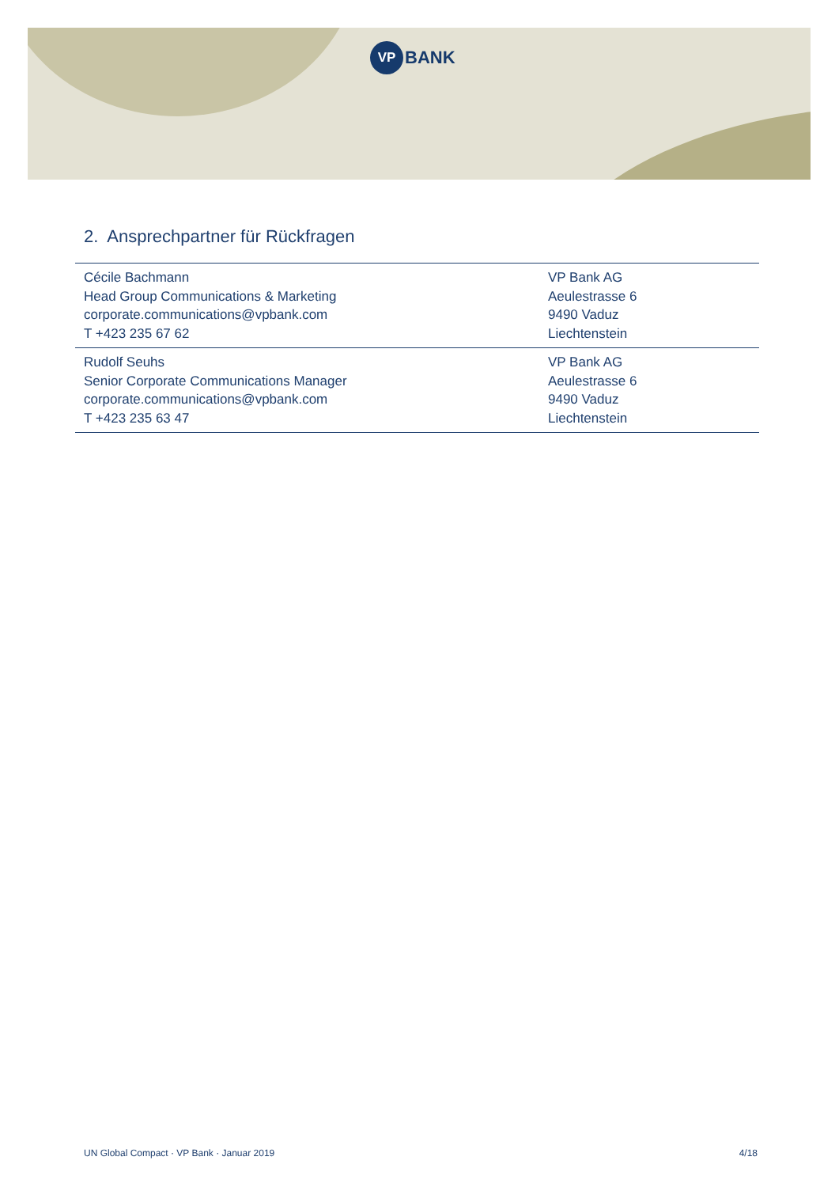VP BANK
2. Ansprechpartner für Rückfragen
| Cécile Bachmann Head Group Communications & Marketing corporate.communications@vpbank.com T +423 235 67 62 | VP Bank AG Aeulestrasse 6 9490 Vaduz Liechtenstein |
| Rudolf Seuhs Senior Corporate Communications Manager corporate.communications@vpbank.com T +423 235 63 47 | VP Bank AG Aeulestrasse 6 9490 Vaduz Liechtenstein |
UN Global Compact · VP Bank · Januar 2019 4/18